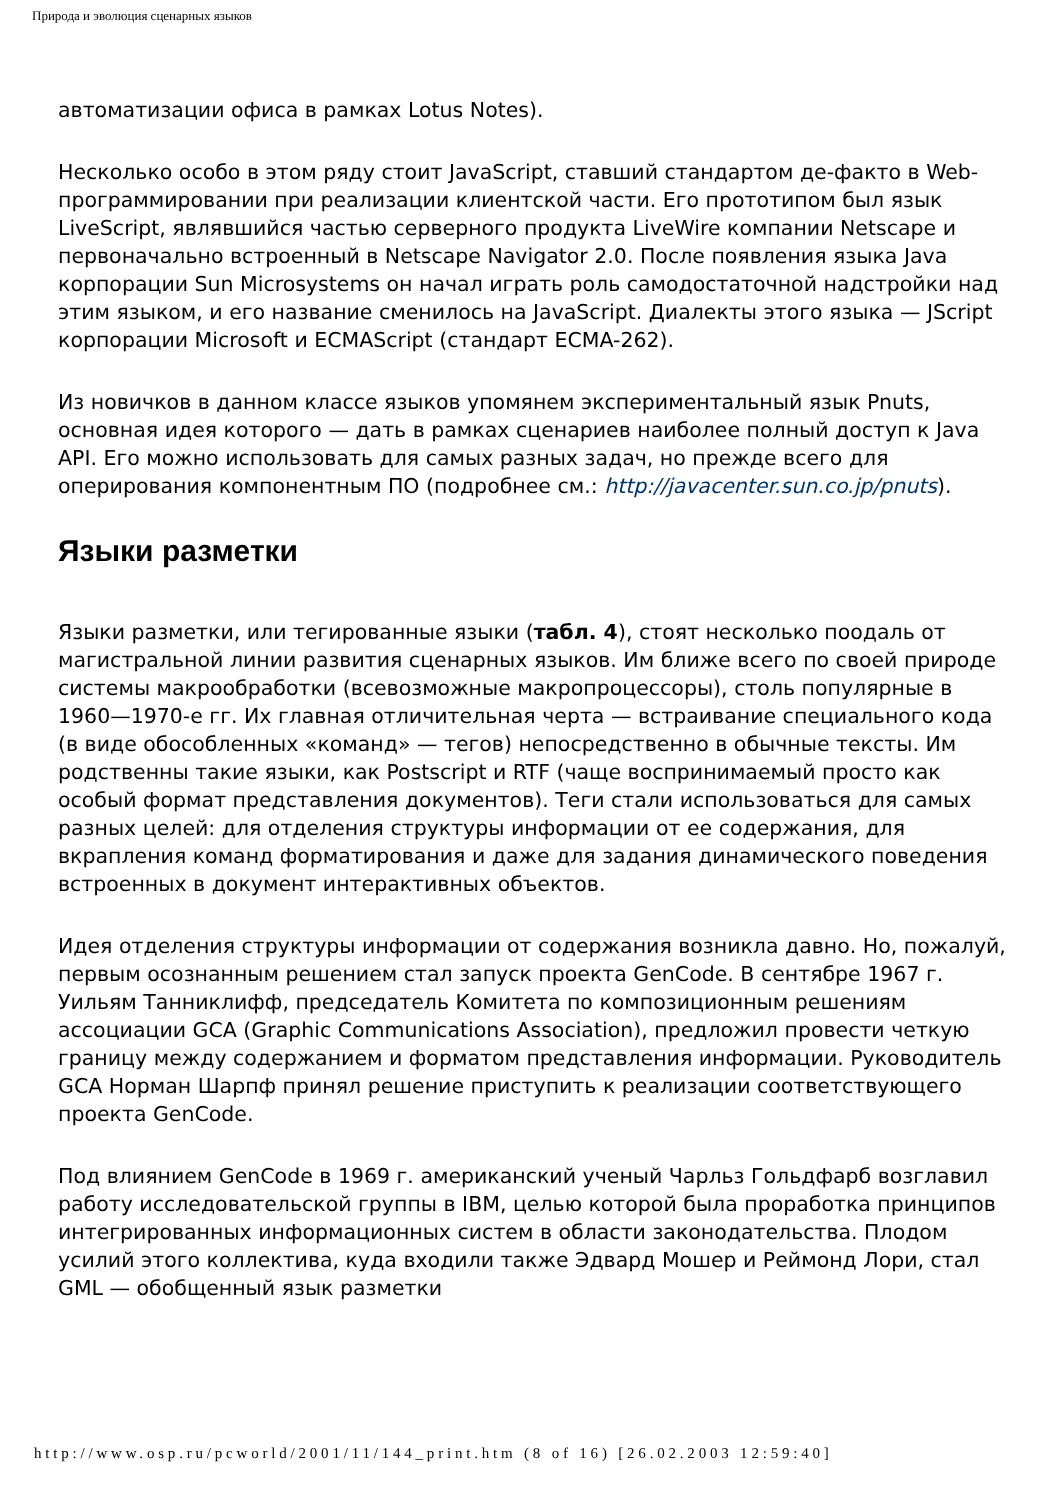Природа и эволюция сценарных языков
автоматизации офиса в рамках Lotus Notes).
Несколько особо в этом ряду стоит JavaScript, ставший стандартом де-факто в Web-программировании при реализации клиентской части. Его прототипом был язык LiveScript, являвшийся частью серверного продукта LiveWire компании Netscape и первоначально встроенный в Netscape Navigator 2.0. После появления языка Java корпорации Sun Microsystems он начал играть роль самодостаточной надстройки над этим языком, и его название сменилось на JavaScript. Диалекты этого языка — JScript корпорации Microsoft и ECMAScript (стандарт ECMA-262).
Из новичков в данном классе языков упомянем экспериментальный язык Pnuts, основная идея которого — дать в рамках сценариев наиболее полный доступ к Java API. Его можно использовать для самых разных задач, но прежде всего для оперирования компонентным ПО (подробнее см.: http://javacenter.sun.co.jp/pnuts).
Языки разметки
Языки разметки, или тегированные языки (табл. 4), стоят несколько поодаль от магистральной линии развития сценарных языков. Им ближе всего по своей природе системы макрообработки (всевозможные макропроцессоры), столь популярные в 1960—1970-е гг. Их главная отличительная черта — встраивание специального кода (в виде обособленных «команд» — тегов) непосредственно в обычные тексты. Им родственны такие языки, как Postscript и RTF (чаще воспринимаемый просто как особый формат представления документов). Теги стали использоваться для самых разных целей: для отделения структуры информации от ее содержания, для вкрапления команд форматирования и даже для задания динамического поведения встроенных в документ интерактивных объектов.
Идея отделения структуры информации от содержания возникла давно. Но, пожалуй, первым осознанным решением стал запуск проекта GenCode. В сентябре 1967 г. Уильям Танниклифф, председатель Комитета по композиционным решениям ассоциации GCA (Graphic Communications Association), предложил провести четкую границу между содержанием и форматом представления информации. Руководитель GCA Норман Шарпф принял решение приступить к реализации соответствующего проекта GenCode.
Под влиянием GenCode в 1969 г. американский ученый Чарльз Гольдфарб возглавил работу исследовательской группы в IBM, целью которой была проработка принципов интегрированных информационных систем в области законодательства. Плодом усилий этого коллектива, куда входили также Эдвард Мошер и Реймонд Лори, стал GML — обобщенный язык разметки
http://www.osp.ru/pcworld/2001/11/144_print.htm (8 of 16) [26.02.2003 12:59:40]